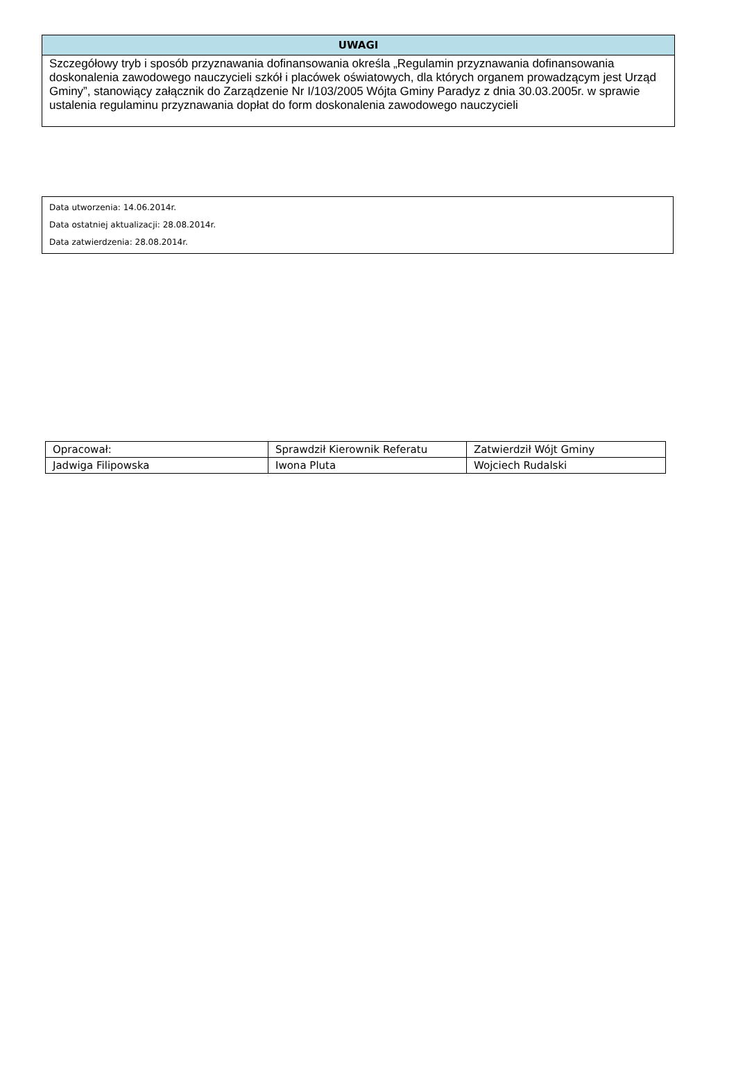UWAGI
Szczegółowy tryb i sposób przyznawania dofinansowania określa „Regulamin przyznawania dofinansowania doskonalenia zawodowego nauczycieli szkół i placówek oświatowych, dla których organem prowadzącym jest Urząd Gminy”, stanowiący załącznik do Zarządzenie Nr I/103/2005 Wójta Gminy Paradyz z dnia 30.03.2005r. w sprawie ustalenia regulaminu przyznawania dopłat do form doskonalenia zawodowego nauczycieli
Data utworzenia: 14.06.2014r.
Data ostatniej aktualizacji: 28.08.2014r.
Data zatwierdzenia: 28.08.2014r.
| Opracował: | Sprawdził Kierownik Referatu | Zatwierdził Wójt Gminy |
| Jadwiga Filipowska | Iwona Pluta | Wojciech Rudalski |